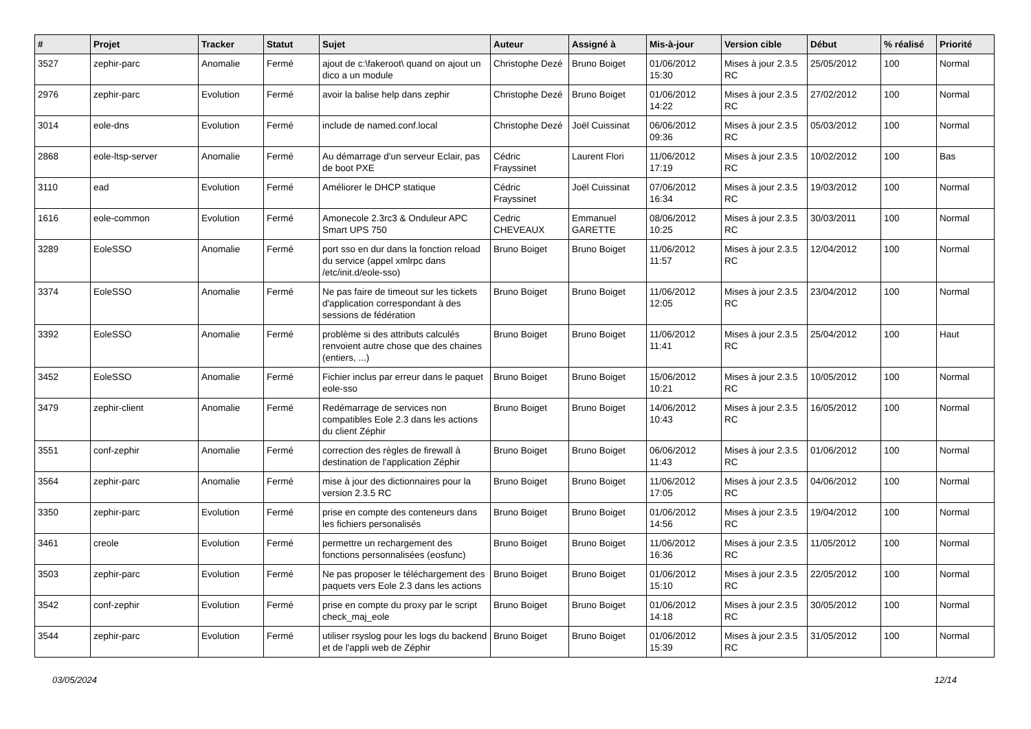| # | Projet | Tracker | Statut | Sujet | Auteur | Assigné à | Mis-à-jour | Version cible | Début | % réalisé | Priorité |
| --- | --- | --- | --- | --- | --- | --- | --- | --- | --- | --- | --- |
| 3527 | zephir-parc | Anomalie | Fermé | ajout de c:\fakeroot\ quand on ajout un dico a un module | Christophe Dezé | Bruno Boiget | 01/06/2012 15:30 | Mises à jour 2.3.5 RC | 25/05/2012 | 100 | Normal |
| 2976 | zephir-parc | Evolution | Fermé | avoir la balise help dans zephir | Christophe Dezé | Bruno Boiget | 01/06/2012 14:22 | Mises à jour 2.3.5 RC | 27/02/2012 | 100 | Normal |
| 3014 | eole-dns | Evolution | Fermé | include de named.conf.local | Christophe Dezé | Joël Cuissinat | 06/06/2012 09:36 | Mises à jour 2.3.5 RC | 05/03/2012 | 100 | Normal |
| 2868 | eole-ltsp-server | Anomalie | Fermé | Au démarrage d'un serveur Eclair, pas de boot PXE | Cédric Frayssinet | Laurent Flori | 11/06/2012 17:19 | Mises à jour 2.3.5 RC | 10/02/2012 | 100 | Bas |
| 3110 | ead | Evolution | Fermé | Améliorer le DHCP statique | Cédric Frayssinet | Joël Cuissinat | 07/06/2012 16:34 | Mises à jour 2.3.5 RC | 19/03/2012 | 100 | Normal |
| 1616 | eole-common | Evolution | Fermé | Amonecole 2.3rc3 & Onduleur APC Smart UPS 750 | Cedric CHEVEAUX | Emmanuel GARETTE | 08/06/2012 10:25 | Mises à jour 2.3.5 RC | 30/03/2011 | 100 | Normal |
| 3289 | EoleSSO | Anomalie | Fermé | port sso en dur dans la fonction reload du service (appel xmlrpc dans /etc/init.d/eole-sso) | Bruno Boiget | Bruno Boiget | 11/06/2012 11:57 | Mises à jour 2.3.5 RC | 12/04/2012 | 100 | Normal |
| 3374 | EoleSSO | Anomalie | Fermé | Ne pas faire de timeout sur les tickets d'application correspondant à des sessions de fédération | Bruno Boiget | Bruno Boiget | 11/06/2012 12:05 | Mises à jour 2.3.5 RC | 23/04/2012 | 100 | Normal |
| 3392 | EoleSSO | Anomalie | Fermé | problème si des attributs calculés renvoient autre chose que des chaines (entiers, ...) | Bruno Boiget | Bruno Boiget | 11/06/2012 11:41 | Mises à jour 2.3.5 RC | 25/04/2012 | 100 | Haut |
| 3452 | EoleSSO | Anomalie | Fermé | Fichier inclus par erreur dans le paquet eole-sso | Bruno Boiget | Bruno Boiget | 15/06/2012 10:21 | Mises à jour 2.3.5 RC | 10/05/2012 | 100 | Normal |
| 3479 | zephir-client | Anomalie | Fermé | Redémarrage de services non compatibles Eole 2.3 dans les actions du client Zéphir | Bruno Boiget | Bruno Boiget | 14/06/2012 10:43 | Mises à jour 2.3.5 RC | 16/05/2012 | 100 | Normal |
| 3551 | conf-zephir | Anomalie | Fermé | correction des règles de firewall à destination de l'application Zéphir | Bruno Boiget | Bruno Boiget | 06/06/2012 11:43 | Mises à jour 2.3.5 RC | 01/06/2012 | 100 | Normal |
| 3564 | zephir-parc | Anomalie | Fermé | mise à jour des dictionnaires pour la version 2.3.5 RC | Bruno Boiget | Bruno Boiget | 11/06/2012 17:05 | Mises à jour 2.3.5 RC | 04/06/2012 | 100 | Normal |
| 3350 | zephir-parc | Evolution | Fermé | prise en compte des conteneurs dans les fichiers personalisés | Bruno Boiget | Bruno Boiget | 01/06/2012 14:56 | Mises à jour 2.3.5 RC | 19/04/2012 | 100 | Normal |
| 3461 | creole | Evolution | Fermé | permettre un rechargement des fonctions personnalisées (eosfunc) | Bruno Boiget | Bruno Boiget | 11/06/2012 16:36 | Mises à jour 2.3.5 RC | 11/05/2012 | 100 | Normal |
| 3503 | zephir-parc | Evolution | Fermé | Ne pas proposer le téléchargement des paquets vers Eole 2.3 dans les actions | Bruno Boiget | Bruno Boiget | 01/06/2012 15:10 | Mises à jour 2.3.5 RC | 22/05/2012 | 100 | Normal |
| 3542 | conf-zephir | Evolution | Fermé | prise en compte du proxy par le script check_maj_eole | Bruno Boiget | Bruno Boiget | 01/06/2012 14:18 | Mises à jour 2.3.5 RC | 30/05/2012 | 100 | Normal |
| 3544 | zephir-parc | Evolution | Fermé | utiliser rsyslog pour les logs du backend et de l'appli web de Zéphir | Bruno Boiget | Bruno Boiget | 01/06/2012 15:39 | Mises à jour 2.3.5 RC | 31/05/2012 | 100 | Normal |
03/05/2024 12/14